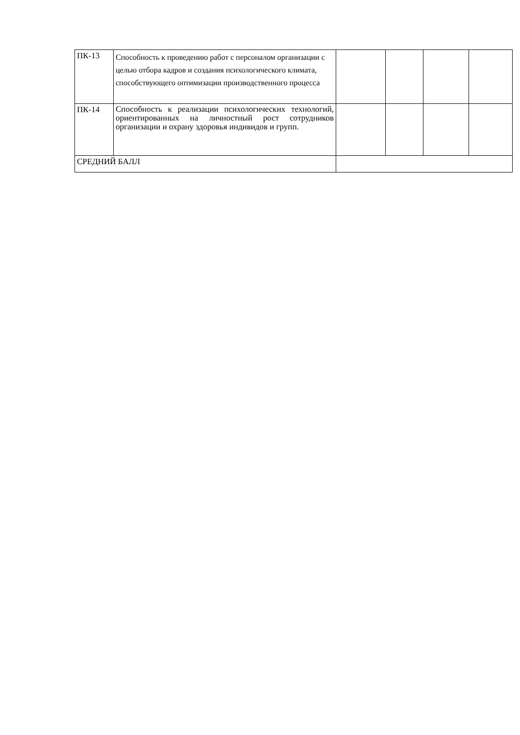| ПК-13 | Способность к проведению работ с персоналом организации с целью отбора кадров и создания психологического климата, способствующего оптимизации производственного процесса | | | | |
| ПК-14 | Способность к реализации психологических технологий, ориентированных на личностный рост сотрудников организации и охрану здоровья индивидов и групп. | | | | |
| СРЕДНИЙ БАЛЛ | | | | | |